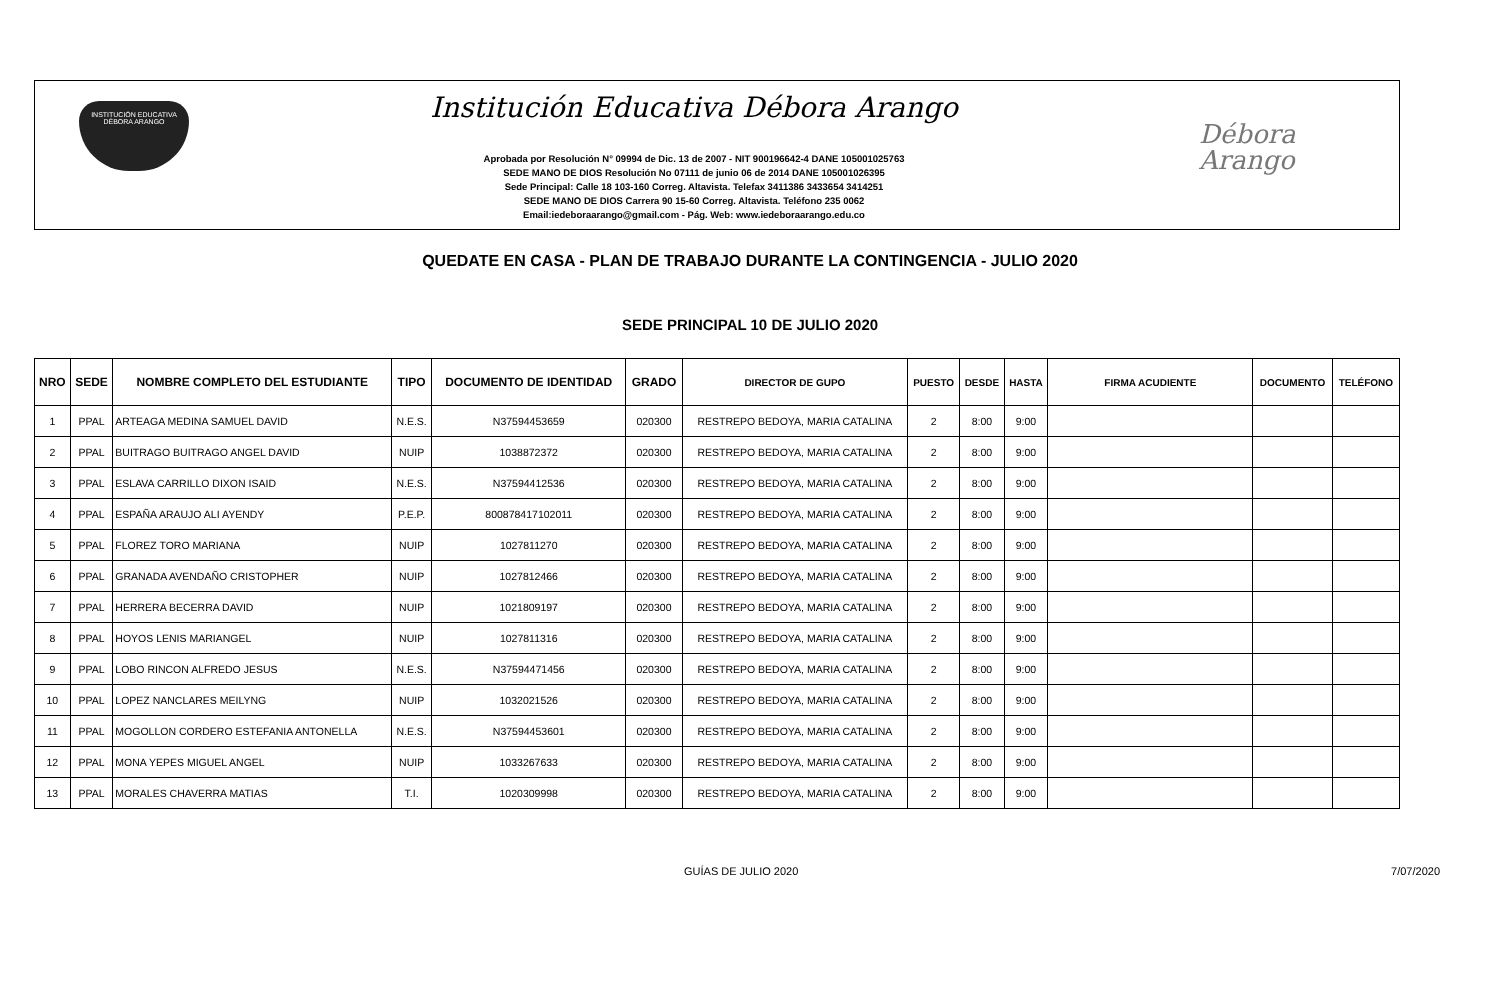INSTITUCIÓN EDUCATIVA
DÉBORA ARANGO
Institución Educativa Débora Arango
Aprobada por Resolución N° 09994 de Dic. 13 de 2007 - NIT 900196642-4 DANE 105001025763
SEDE MANO DE DIOS Resolución No 07111 de junio 06 de 2014 DANE 105001026395
Sede Principal: Calle 18 103-160 Correg. Altavista. Telefax 3411386 3433654 3414251
SEDE MANO DE DIOS Carrera 90 15-60 Correg. Altavista. Teléfono 235 0062
Email:iedeboraarango@gmail.com - Pág. Web: www.iedeboraarango.edu.co
Débora
Arango
QUEDATE EN CASA - PLAN DE TRABAJO DURANTE LA CONTINGENCIA - JULIO 2020
SEDE PRINCIPAL 10 DE JULIO 2020
| NRO | SEDE | NOMBRE COMPLETO DEL ESTUDIANTE | TIPO | DOCUMENTO DE IDENTIDAD | GRADO | DIRECTOR DE GUPO | PUESTO | DESDE | HASTA | FIRMA ACUDIENTE | DOCUMENTO | TELÉFONO |
| --- | --- | --- | --- | --- | --- | --- | --- | --- | --- | --- | --- | --- |
| 1 | PPAL | ARTEAGA MEDINA SAMUEL DAVID | N.E.S. | N37594453659 | 020300 | RESTREPO BEDOYA, MARIA CATALINA | 2 | 8:00 | 9:00 | | | |
| 2 | PPAL | BUITRAGO BUITRAGO ANGEL DAVID | NUIP | 1038872372 | 020300 | RESTREPO BEDOYA, MARIA CATALINA | 2 | 8:00 | 9:00 | | | |
| 3 | PPAL | ESLAVA CARRILLO DIXON ISAID | N.E.S. | N37594412536 | 020300 | RESTREPO BEDOYA, MARIA CATALINA | 2 | 8:00 | 9:00 | | | |
| 4 | PPAL | ESPAÑA ARAUJO ALI AYENDY | P.E.P. | 800878417102011 | 020300 | RESTREPO BEDOYA, MARIA CATALINA | 2 | 8:00 | 9:00 | | | |
| 5 | PPAL | FLOREZ TORO MARIANA | NUIP | 1027811270 | 020300 | RESTREPO BEDOYA, MARIA CATALINA | 2 | 8:00 | 9:00 | | | |
| 6 | PPAL | GRANADA AVENDAÑO CRISTOPHER | NUIP | 1027812466 | 020300 | RESTREPO BEDOYA, MARIA CATALINA | 2 | 8:00 | 9:00 | | | |
| 7 | PPAL | HERRERA BECERRA DAVID | NUIP | 1021809197 | 020300 | RESTREPO BEDOYA, MARIA CATALINA | 2 | 8:00 | 9:00 | | | |
| 8 | PPAL | HOYOS LENIS MARIANGEL | NUIP | 1027811316 | 020300 | RESTREPO BEDOYA, MARIA CATALINA | 2 | 8:00 | 9:00 | | | |
| 9 | PPAL | LOBO RINCON ALFREDO JESUS | N.E.S. | N37594471456 | 020300 | RESTREPO BEDOYA, MARIA CATALINA | 2 | 8:00 | 9:00 | | | |
| 10 | PPAL | LOPEZ NANCLARES MEILYNG | NUIP | 1032021526 | 020300 | RESTREPO BEDOYA, MARIA CATALINA | 2 | 8:00 | 9:00 | | | |
| 11 | PPAL | MOGOLLON CORDERO ESTEFANIA ANTONELLA | N.E.S. | N37594453601 | 020300 | RESTREPO BEDOYA, MARIA CATALINA | 2 | 8:00 | 9:00 | | | |
| 12 | PPAL | MONA YEPES MIGUEL ANGEL | NUIP | 1033267633 | 020300 | RESTREPO BEDOYA, MARIA CATALINA | 2 | 8:00 | 9:00 | | | |
| 13 | PPAL | MORALES CHAVERRA MATIAS | T.I. | 1020309998 | 020300 | RESTREPO BEDOYA, MARIA CATALINA | 2 | 8:00 | 9:00 | | | |
GUÍAS DE JULIO 2020 7/07/2020